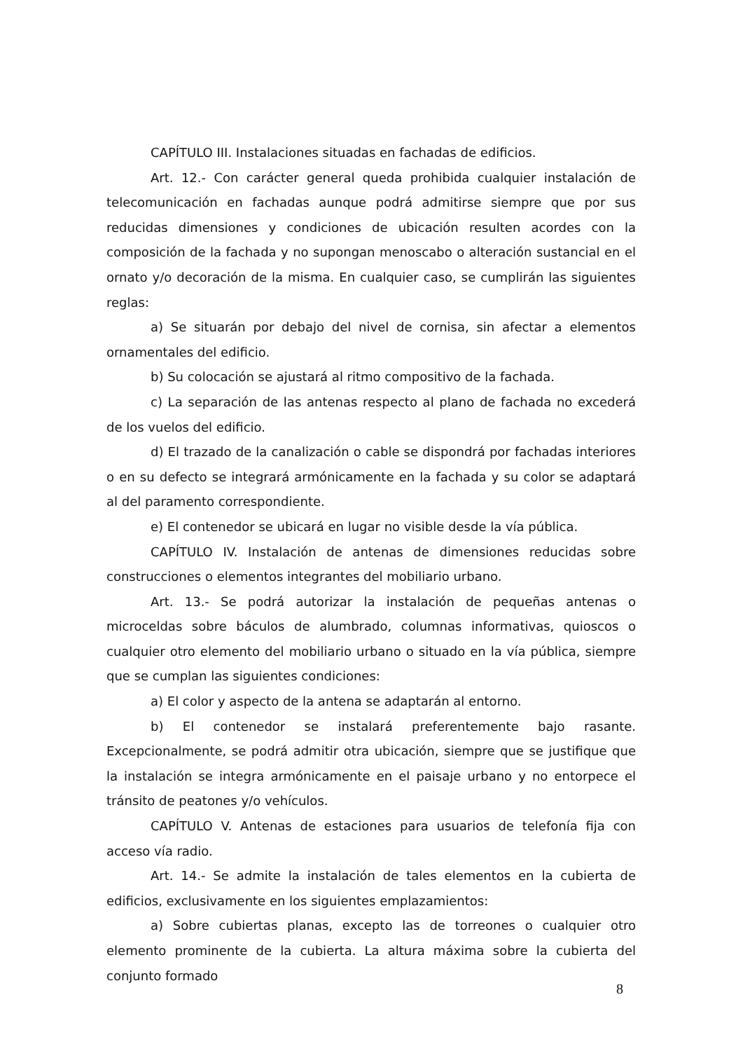CAPÍTULO III. Instalaciones situadas en fachadas de edificios.
Art. 12.- Con carácter general queda prohibida cualquier instalación de telecomunicación en fachadas aunque podrá admitirse siempre que por sus reducidas dimensiones y condiciones de ubicación resulten acordes con la composición de la fachada y no supongan menoscabo o alteración sustancial en el ornato y/o decoración de la misma. En cualquier caso, se cumplirán las siguientes reglas:
a) Se situarán por debajo del nivel de cornisa, sin afectar a elementos ornamentales del edificio.
b) Su colocación se ajustará al ritmo compositivo de la fachada.
c) La separación de las antenas respecto al plano de fachada no excederá de los vuelos del edificio.
d) El trazado de la canalización o cable se dispondrá por fachadas interiores o en su defecto se integrará armónicamente en la fachada y su color se adaptará al del paramento correspondiente.
e) El contenedor se ubicará en lugar no visible desde la vía pública.
CAPÍTULO IV. Instalación de antenas de dimensiones reducidas sobre construcciones o elementos integrantes del mobiliario urbano.
Art. 13.- Se podrá autorizar la instalación de pequeñas antenas o microceldas sobre báculos de alumbrado, columnas informativas, quioscos o cualquier otro elemento del mobiliario urbano o situado en la vía pública, siempre que se cumplan las siguientes condiciones:
a) El color y aspecto de la antena se adaptarán al entorno.
b) El contenedor se instalará preferentemente bajo rasante. Excepcionalmente, se podrá admitir otra ubicación, siempre que se justifique que la instalación se integra armónicamente en el paisaje urbano y no entorpece el tránsito de peatones y/o vehículos.
CAPÍTULO V. Antenas de estaciones para usuarios de telefonía fija con acceso vía radio.
Art. 14.- Se admite la instalación de tales elementos en la cubierta de edificios, exclusivamente en los siguientes emplazamientos:
a) Sobre cubiertas planas, excepto las de torreones o cualquier otro elemento prominente de la cubierta. La altura máxima sobre la cubierta del conjunto formado
8